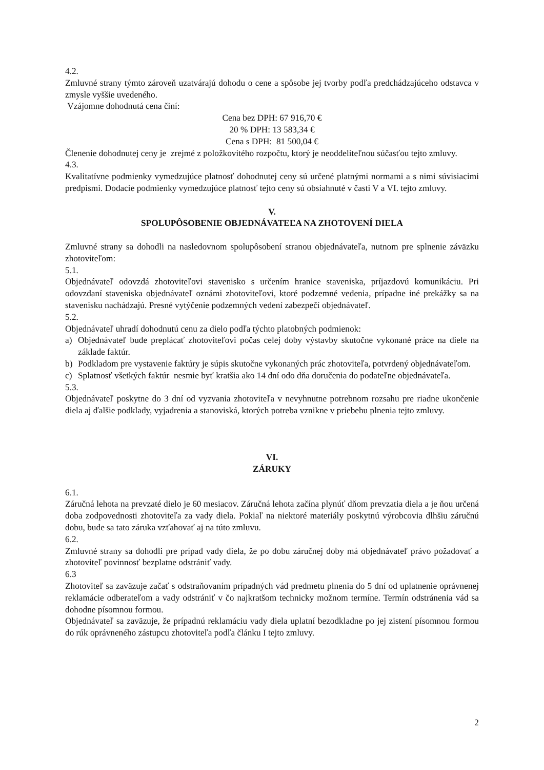4.2.
Zmluvné strany týmto zároveň uzatvárajú dohodu o cene a spôsobe jej tvorby podľa predchádzajúceho odstavca v zmysle vyššie uvedeného.
Vzájomne dohodnutá cena činí:
Cena bez DPH: 67 916,70 €
20 % DPH: 13 583,34 €
Cena s DPH: 81 500,04 €
Členenie dohodnutej ceny je zrejmé z položkovitého rozpočtu, ktorý je neoddeliteľnou súčasťou tejto zmluvy.
4.3.
Kvalitatívne podmienky vymedzujúce platnosť dohodnutej ceny sú určené platnými normami a s nimi súvisiacimi predpismi. Dodacie podmienky vymedzujúce platnosť tejto ceny sú obsiahnuté v časti V a VI. tejto zmluvy.
V.
SPOLUPÔSOBENIE OBJEDNÁVATEĽA NA ZHOTOVENÍ DIELA
Zmluvné strany sa dohodli na nasledovnom spolupôsobení stranou objednávateľa, nutnom pre splnenie záväzku zhotoviteľom:
5.1.
Objednávateľ odovzdá zhotoviteľovi stavenisko s určením hranice staveniska, príjazdovú komunikáciu. Pri odovzdaní staveniska objednávateľ oznámi zhotoviteľovi, ktoré podzemné vedenia, prípadne iné prekážky sa na stavenisku nachádzajú. Presné vytýčenie podzemných vedení zabezpečí objednávateľ.
5.2.
Objednávateľ uhradí dohodnutú cenu za dielo podľa týchto platobných podmienok:
a) Objednávateľ bude preplácať zhotoviteľovi počas celej doby výstavby skutočne vykonané práce na diele na základe faktúr.
b) Podkladom pre vystavenie faktúry je súpis skutočne vykonaných prác zhotoviteľa, potvrdený objednávateľom.
c) Splatnosť všetkých faktúr nesmie byť kratšia ako 14 dní odo dňa doručenia do podateľne objednávateľa.
5.3.
Objednávateľ poskytne do 3 dní od vyzvania zhotoviteľa v nevyhnutne potrebnom rozsahu pre riadne ukončenie diela aj ďalšie podklady, vyjadrenia a stanoviská, ktorých potreba vznikne v priebehu plnenia tejto zmluvy.
VI.
ZÁRUKY
6.1.
Záručná lehota na prevzaté dielo je 60 mesiacov. Záručná lehota začína plynúť dňom prevzatia diela a je ňou určená doba zodpovednosti zhotoviteľa za vady diela. Pokiaľ na niektoré materiály poskytnú výrobcovia dlhšiu záručnú dobu, bude sa tato záruka vzťahovať aj na túto zmluvu.
6.2.
Zmluvné strany sa dohodli pre prípad vady diela, že po dobu záručnej doby má objednávateľ právo požadovať a zhotoviteľ povinnosť bezplatne odstrániť vady.
6.3
Zhotoviteľ sa zaväzuje začať s odstraňovaním prípadných vád predmetu plnenia do 5 dní od uplatnenie oprávnenej reklamácie odberateľom a vady odstrániť v čo najkratšom technicky možnom termíne. Termín odstránenia vád sa dohodne písomnou formou.
Objednávateľ sa zaväzuje, že prípadnú reklamáciu vady diela uplatní bezodkladne po jej zistení písomnou formou do rúk oprávneného zástupcu zhotoviteľa podľa článku I tejto zmluvy.
2